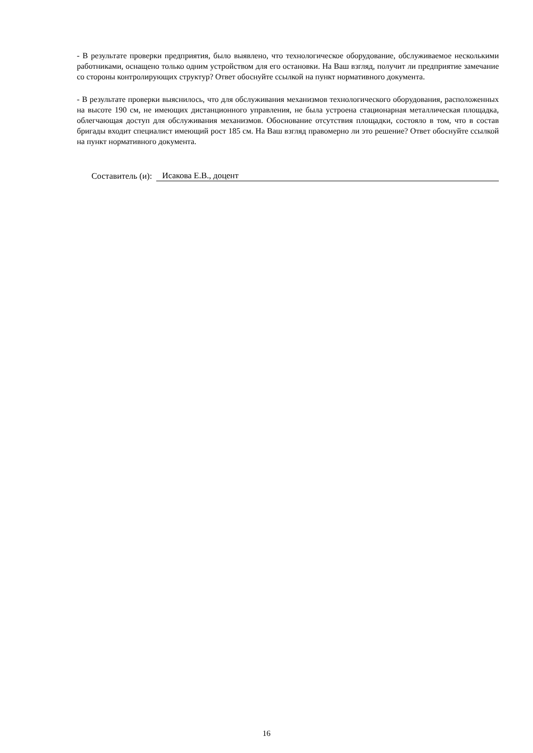- В результате проверки предприятия, было выявлено, что технологическое оборудование, обслуживаемое несколькими работниками, оснащено только одним устройством для его остановки. На Ваш взгляд, получит ли предприятие замечание со стороны контролирующих структур? Ответ обоснуйте ссылкой на пункт нормативного документа.
- В результате проверки выяснилось, что для обслуживания механизмов технологического оборудования, расположенных на высоте 190 см, не имеющих дистанционного управления, не была устроена стационарная металлическая площадка, облегчающая доступ для обслуживания механизмов. Обоснование отсутствия площадки, состояло в том, что в состав бригады входит специалист имеющий рост 185 см. На Ваш взгляд правомерно ли это решение? Ответ обоснуйте ссылкой на пункт нормативного документа.
Составитель (и): Исакова Е.В., доцент
16